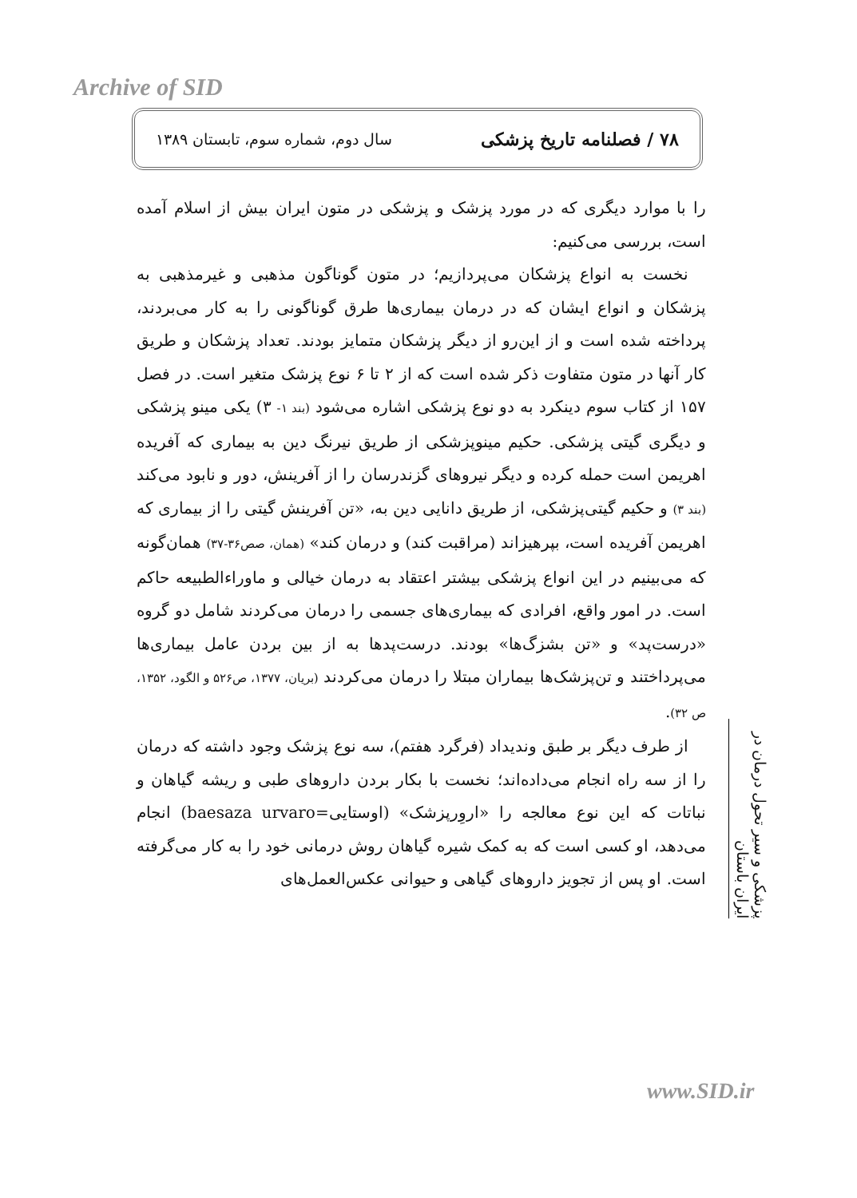Archive of SID
۷۸ / فصلنامه تاریخ پزشکی سال دوم، شماره سوم، تابستان ۱۳۸۹
را با موارد دیگری که در مورد پزشک و پزشکی در متون ایران بیش از اسلام آمده است، بررسی می‌کنیم:
نخست به انواع پزشکان می‌پردازیم؛ در متون گوناگون مذهبی و غیرمذهبی به پزشکان و انواع ایشان که در درمان بیماری‌ها طرق گوناگونی را به کار می‌بردند، پرداخته شده است و از این‌رو از دیگر پزشکان متمایز بودند. تعداد پزشکان و طریق کار آنها در متون متفاوت ذکر شده است که از ۲ تا ۶ نوع پزشک متغیر است. در فصل ۱۵۷ از کتاب سوم دینکرد به دو نوع پزشکی اشاره می‌شود (بند ۱- ۳) یکی مینو پزشکی و دیگری گیتی پزشکی. حکیم مینوپزشکی از طریق نیرنگ دین به بیماری که آفریده اهریمن است حمله کرده و دیگر نیروهای گزندرسان را از آفرینش، دور و نابود می‌کند (بند ۳) و حکیم گیتی‌پزشکی، از طریق دانایی دین به، «تن آفرینش گیتی را از بیماری که اهریمن آفریده است، بپرهیزاند (مراقبت کند) و درمان کند» (همان، صص۳۶-۳۷) همان‌گونه که می‌بینیم در این انواع پزشکی بیشتر اعتقاد به درمان خیالی و ماوراءالطبیعه حاکم است. در امور واقع، افرادی که بیماری‌های جسمی را درمان می‌کردند شامل دو گروه «درست‌پد» و «تن بشزگ‌ها» بودند. درست‌پدها به از بین بردن عامل بیماری‌ها می‌پرداختند و تن‌پزشک‌ها بیماران مبتلا را درمان می‌کردند (بریان، ۱۳۷۷، ص۵۲۶ و الگود، ۱۳۵۲، ص ۳۲).
از طرف دیگر بر طبق وندیداد (فرگرد هفتم)، سه نوع پزشک وجود داشته که درمان را از سه راه انجام می‌داده‌اند؛ نخست با بکار بردن داروهای طبی و ریشه گیاهان و نباتات که این نوع معالجه را «اروِرپزشک» (اوستایی=baesaza urvaro) انجام می‌دهد، او کسی است که به کمک شیره گیاهان روش درمانی خود را به کار می‌گرفته است. او پس از تجویز داروهای گیاهی و حیوانی عکس‌العمل‌های
پزشکی و سیر تحول درمان در ایران باستان
www.SID.ir